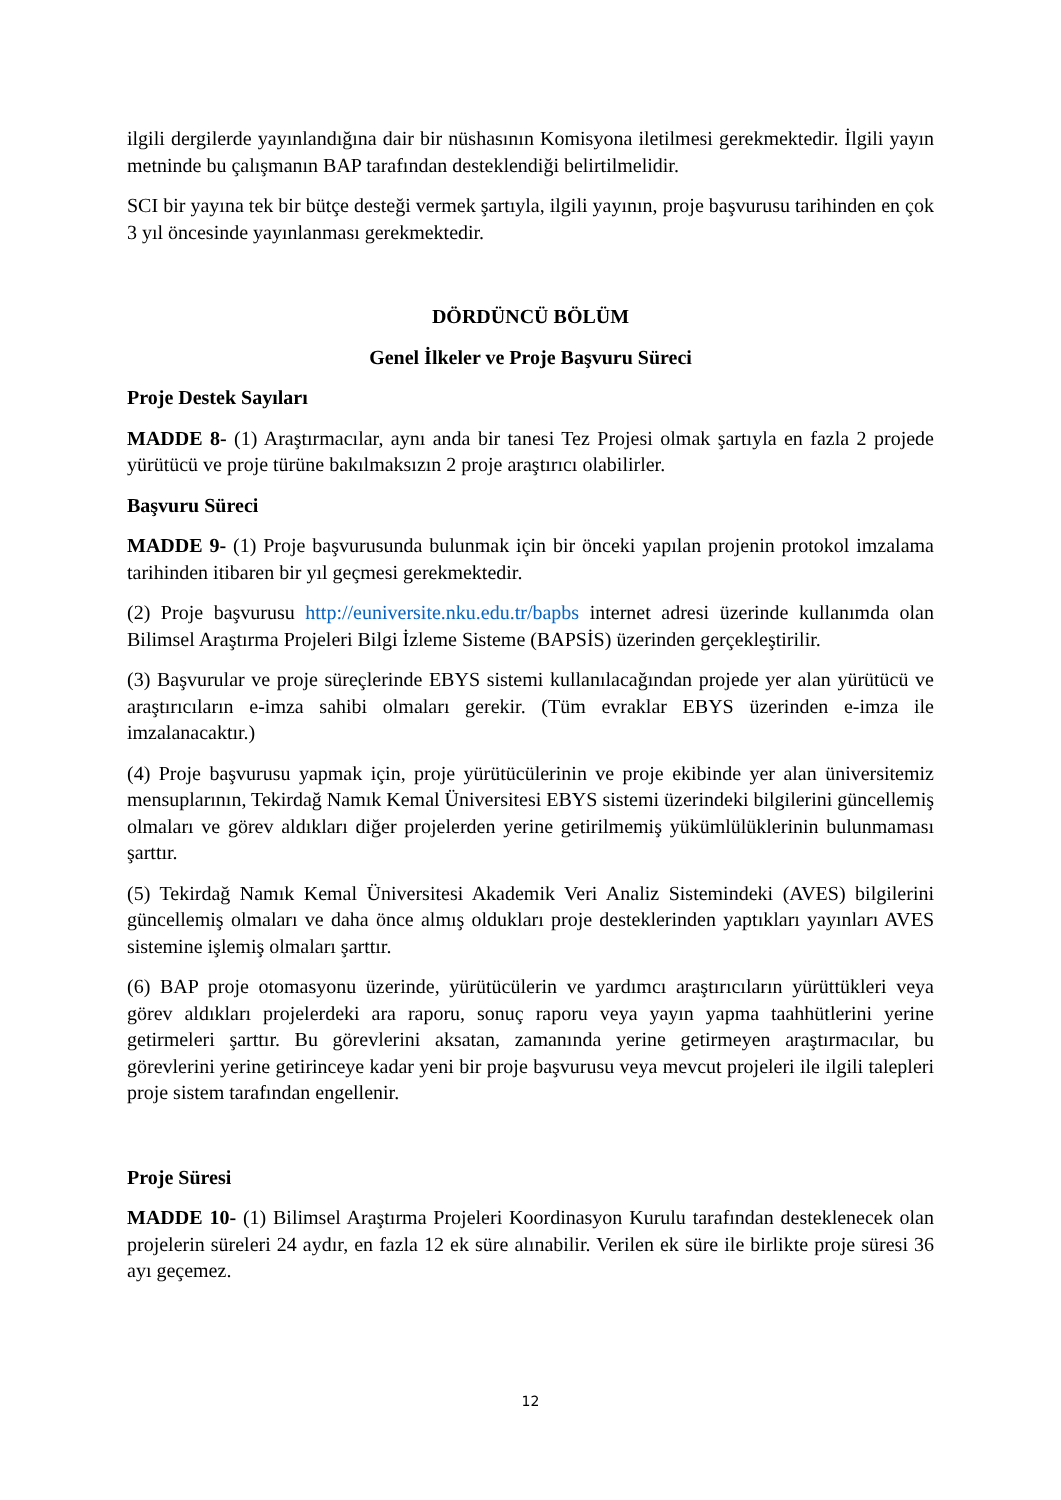ilgili dergilerde yayınlandığına dair bir nüshasının Komisyona iletilmesi gerekmektedir. İlgili yayın metninde bu çalışmanın BAP tarafından desteklendiği belirtilmelidir.
SCI bir yayına tek bir bütçe desteği vermek şartıyla, ilgili yayının, proje başvurusu tarihinden en çok 3 yıl öncesinde yayınlanması gerekmektedir.
DÖRDÜNCÜ BÖLÜM
Genel İlkeler ve Proje Başvuru Süreci
Proje Destek Sayıları
MADDE 8- (1) Araştırmacılar, aynı anda bir tanesi Tez Projesi olmak şartıyla en fazla 2 projede yürütücü ve proje türüne bakılmaksızın 2 proje araştırıcı olabilirler.
Başvuru Süreci
MADDE 9- (1) Proje başvurusunda bulunmak için bir önceki yapılan projenin protokol imzalama tarihinden itibaren bir yıl geçmesi gerekmektedir.
(2) Proje başvurusu http://euniversite.nku.edu.tr/bapbs internet adresi üzerinde kullanımda olan Bilimsel Araştırma Projeleri Bilgi İzleme Sisteme (BAPSİS) üzerinden gerçekleştirilir.
(3) Başvurular ve proje süreçlerinde EBYS sistemi kullanılacağından projede yer alan yürütücü ve araştırıcıların e-imza sahibi olmaları gerekir. (Tüm evraklar EBYS üzerinden e-imza ile imzalanacaktır.)
(4) Proje başvurusu yapmak için, proje yürütücülerinin ve proje ekibinde yer alan üniversitemiz mensuplarının, Tekirdağ Namık Kemal Üniversitesi EBYS sistemi üzerindeki bilgilerini güncellemiş olmaları ve görev aldıkları diğer projelerden yerine getirilmemiş yükümlülüklerinin bulunmaması şarttır.
(5) Tekirdağ Namık Kemal Üniversitesi Akademik Veri Analiz Sistemindeki (AVES) bilgilerini güncellemiş olmaları ve daha önce almış oldukları proje desteklerinden yaptıkları yayınları AVES sistemine işlemiş olmaları şarttır.
(6) BAP proje otomasyonu üzerinde, yürütücülerin ve yardımcı araştırıcıların yürüttükleri veya görev aldıkları projelerdeki ara raporu, sonuç raporu veya yayın yapma taahhütlerini yerine getirmeleri şarttır. Bu görevlerini aksatan, zamanında yerine getirmeyen araştırmacılar, bu görevlerini yerine getirinceye kadar yeni bir proje başvurusu veya mevcut projeleri ile ilgili talepleri proje sistem tarafından engellenir.
Proje Süresi
MADDE 10- (1) Bilimsel Araştırma Projeleri Koordinasyon Kurulu tarafından desteklenecek olan projelerin süreleri 24 aydır, en fazla 12 ek süre alınabilir. Verilen ek süre ile birlikte proje süresi 36 ayı geçemez.
12